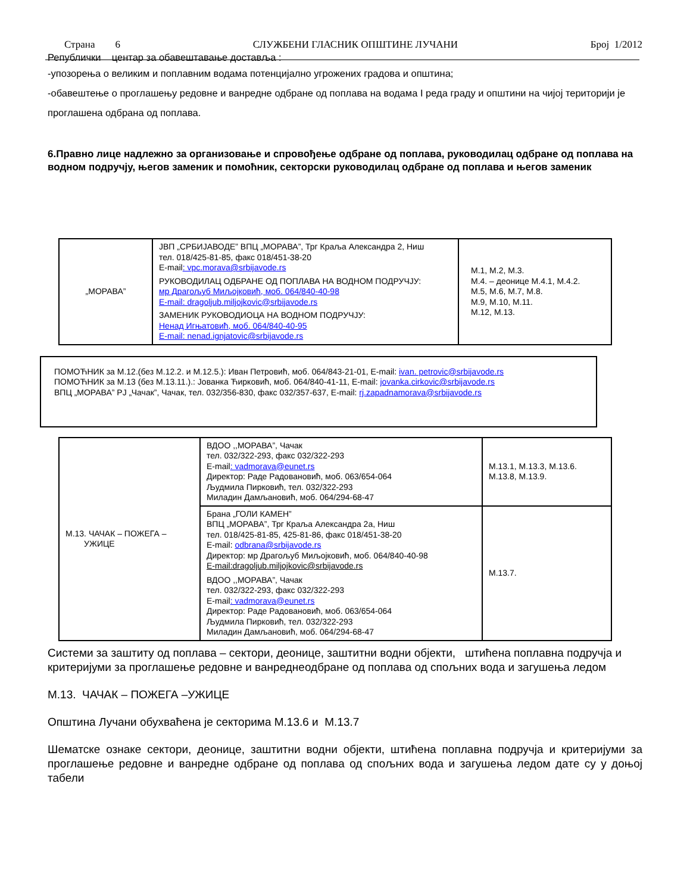Страна 6 СЛУЖБЕНИ ГЛАСНИК ОПШТИНЕ ЛУЧАНИ Број 1/2012
Републички центар за обавештавање доставља :
-упозорења о великим и поплавним водама потенцијално угрожених градова и општина;
-обавештење о проглашењу редовне и ванредне одбране од поплава на водама I реда граду и општини на чијој територији је проглашена одбрана од поплава.
6.Правно лице надлежно за организовање и спровођење одбране од поплава, руководилац одбране од поплава на водном подручју, његов заменик и помоћник, секторски руководилац одбране од поплава и његов заменик
| „МОРАВА” | ЈВП „СРБИЈАВОДЕ” ВПЦ „МОРАВА”, Трг Краља Александра 2, Ниш тел. 018/425-81-85, факс 018/451-38-20 E-mail : vpc.morava@srbijavode.rs РУКОВОДИЛАЦ ОДБРАНЕ ОД ПОПЛАВА НА ВОДНОМ ПОДРУЧЈУ: мр Драгољуб Миљојковић, моб. 064/840-40-98 E-mail: dragoljub.miljojkovic@srbijavode.rs ЗАМЕНИК РУКОВОДИОЦА НА ВОДНОМ ПОДРУЧЈУ: Ненад Игњатовић, моб. 064/840-40-95 E-mail: nenad.ignjatovic@srbijavode.rs | М.1, М.2, М.3. М.4. – деонице М.4.1, М.4.2. М.5, М.6, М.7, М.8. М.9, М.10, М.11. М.12, М.13. |
ПОМОЋНИК за М.12.(без М.12.2. и М.12.5.): Иван Петровић, моб. 064/843-21-01, E-mail: ivan. petrovic@srbijavode.rs
ПОМОЋНИК за М.13 (без М.13.11.).: Јованка Ћирковић, моб. 064/840-41-11, E-mail: jovanka.cirkovic@srbijavode.rs
ВПЦ „МОРАВА” РЈ „Чачак”, Чачак, тел. 032/356-830, факс 032/357-637, E-mail: rj.zapadnamorava@srbijavode.rs
| М.13. ЧАЧАК – ПОЖЕГА – УЖИЦЕ | ВДОО ,,МОРАВА”, Чачак тел. 032/322-293, факс 032/322-293 E-mail : vadmorava@eunet.rs Директор: Раде Радовановић, моб. 063/654-064 Људмила Пирковић, тел. 032/322-293 Миладин Дамљановић, моб. 064/294-68-47 | М.13.1, М.13.3, М.13.6. М.13.8, М.13.9. |
| | Брана „ГОЛИ КАМЕН” ВПЦ „МОРАВА”, Трг Краља Александра 2а, Ниш тел. 018/425-81-85, 425-81-86, факс 018/451-38-20 E-mail: odbrana@srbijavode.rs Директор: мр Драгољуб Миљојковић, моб. 064/840-40-98 E-mail:dragoljub.miljojkovic@srbijavode.rs ВДОО ,,МОРАВА”, Чачак тел. 032/322-293, факс 032/322-293 E-mail : vadmorava@eunet.rs Директор: Раде Радовановић, моб. 063/654-064 Људмила Пирковић, тел. 032/322-293 Миладин Дамљановић, моб. 064/294-68-47 | М.13.7. |
Системи за заштиту од поплава – сектори, деонице, заштитни водни објекти, штићена поплавна подручја и критеријуми за проглашење редовне и ванреднеодбране од поплава од спољних вода и загушења ледом
М.13. ЧАЧАК – ПОЖЕГА –УЖИЦЕ
Општина Лучани обухваћена је секторима М.13.6 и М.13.7
Шематске ознаке сектори, деонице, заштитни водни објекти, штићена поплавна подручја и критеријуми за проглашење редовне и ванредне одбране од поплава од спољних вода и загушења ледом дате су у доњој табели